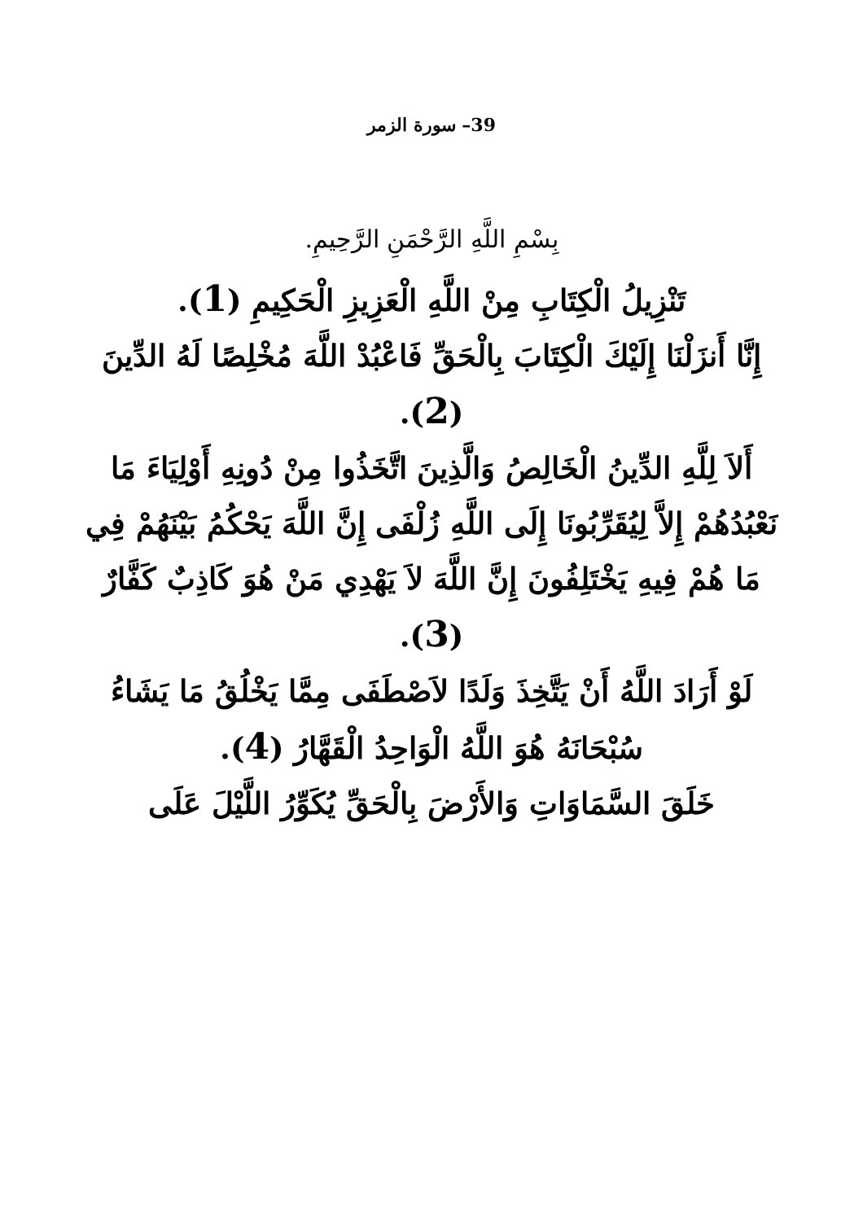39– سورة الزمر
بِسْمِ اللَّهِ الرَّحْمَنِ الرَّحِيمِ.
تَنْزِيلُ الْكِتَابِ مِنْ اللَّهِ الْعَزِيزِ الْحَكِيمِ (1).
إِنَّا أَنزَلْنَا إِلَيْكَ الْكِتَابَ بِالْحَقِّ فَاعْبُدْ اللَّهَ مُخْلِصًا لَهُ الدِّينَ (2).
أَلاَ لِلَّهِ الدِّينُ الْخَالِصُ وَالَّذِينَ اتَّخَذُوا مِنْ دُونِهِ أَوْلِيَاءَ مَا نَعْبُدُهُمْ إِلاَّ لِيُقَرِّبُونَا إِلَى اللَّهِ زُلْفَى إِنَّ اللَّهَ يَحْكُمُ بَيْنَهُمْ فِي مَا هُمْ فِيهِ يَخْتَلِفُونَ إِنَّ اللَّهَ لاَ يَهْدِي مَنْ هُوَ كَاذِبٌ كَفَّارٌ (3).
لَوْ أَرَادَ اللَّهُ أَنْ يَتَّخِذَ وَلَدًا لاَصْطَفَى مِمَّا يَخْلُقُ مَا يَشَاءُ سُبْحَانَهُ هُوَ اللَّهُ الْوَاحِدُ الْقَهَّارُ (4).
خَلَقَ السَّمَاوَاتِ وَالأَرْضَ بِالْحَقِّ يُكَوِّرُ اللَّيْلَ عَلَى